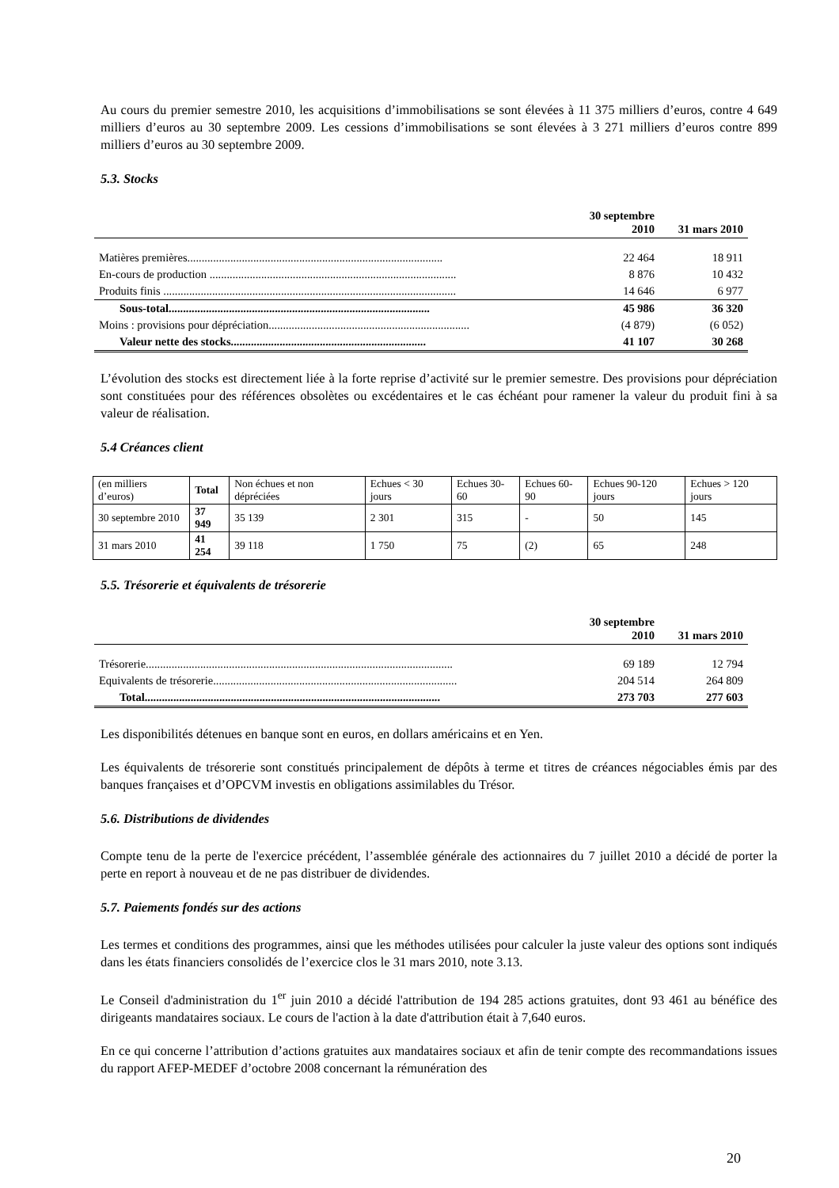Au cours du premier semestre 2010, les acquisitions d’immobilisations se sont élevées à 11 375 milliers d’euros, contre 4 649 milliers d’euros au 30 septembre 2009. Les cessions d’immobilisations se sont élevées à 3 271 milliers d’euros contre 899 milliers d’euros au 30 septembre 2009.
5.3. Stocks
| | 30 septembre 2010 | 31 mars 2010 |
| --- | --- | --- |
| Matières premières......................................................................................... | 22 464 | 18 911 |
| En-cours de production ...................................................................................... | 8 876 | 10 432 |
| Produits finis ...................................................................................................... | 14 646 | 6 977 |
| Sous-total........................................................................................... | 45 986 | 36 320 |
| Moins : provisions pour dépréciation...................................................................... | (4 879) | (6 052) |
| Valeur nette des stocks.................................................................... | 41 107 | 30 268 |
L’évolution des stocks est directement liée à la forte reprise d’activité sur le premier semestre. Des provisions pour dépréciation sont constituées pour des références obsolètes ou excédentaires et le cas échéant pour ramener la valeur du produit fini à sa valeur de réalisation.
5.4 Créances client
| (en milliers d’euros) | Total | Non échues et non dépréciées | Echues < 30 jours | Echues 30-60 | Echues 60-90 | Echues 90-120 jours | Echues > 120 jours |
| 30 septembre 2010 | 37 949 | 35 139 | 2 301 | 315 | - | 50 | 145 |
| 31 mars 2010 | 41 254 | 39 118 | 1 750 | 75 | (2) | 65 | 248 |
5.5. Trésorerie et équivalents de trésorerie
| | 30 septembre 2010 | 31 mars 2010 |
| --- | --- | --- |
| Trésorerie........................................................................................................... | 69 189 | 12 794 |
| Equivalents de trésorerie..................................................................................... | 204 514 | 264 809 |
| Total....................................................................................................... | 273 703 | 277 603 |
Les disponibilités détenues en banque sont en euros, en dollars américains et en Yen.
Les équivalents de trésorerie sont constitués principalement de dépôts à terme et titres de créances négociables émis par des banques françaises et d’OPCVM investis en obligations assimilables du Trésor.
5.6. Distributions de dividendes
Compte tenu de la perte de l'exercice précédent, l’assemblée générale des actionnaires du 7 juillet 2010 a décidé de porter la perte en report à nouveau et de ne pas distribuer de dividendes.
5.7. Paiements fondés sur des actions
Les termes et conditions des programmes, ainsi que les méthodes utilisées pour calculer la juste valeur des options sont indiqués dans les états financiers consolidés de l’exercice clos le 31 mars 2010, note 3.13.
Le Conseil d'administration du 1<sup>er</sup> juin 2010 a décidé l'attribution de 194 285 actions gratuites, dont 93 461 au bénéfice des dirigeants mandataires sociaux. Le cours de l'action à la date d'attribution était à 7,640 euros.
En ce qui concerne l’attribution d’actions gratuites aux mandataires sociaux et afin de tenir compte des recommandations issues du rapport AFEP-MEDEF d’octobre 2008 concernant la rémunération des
20